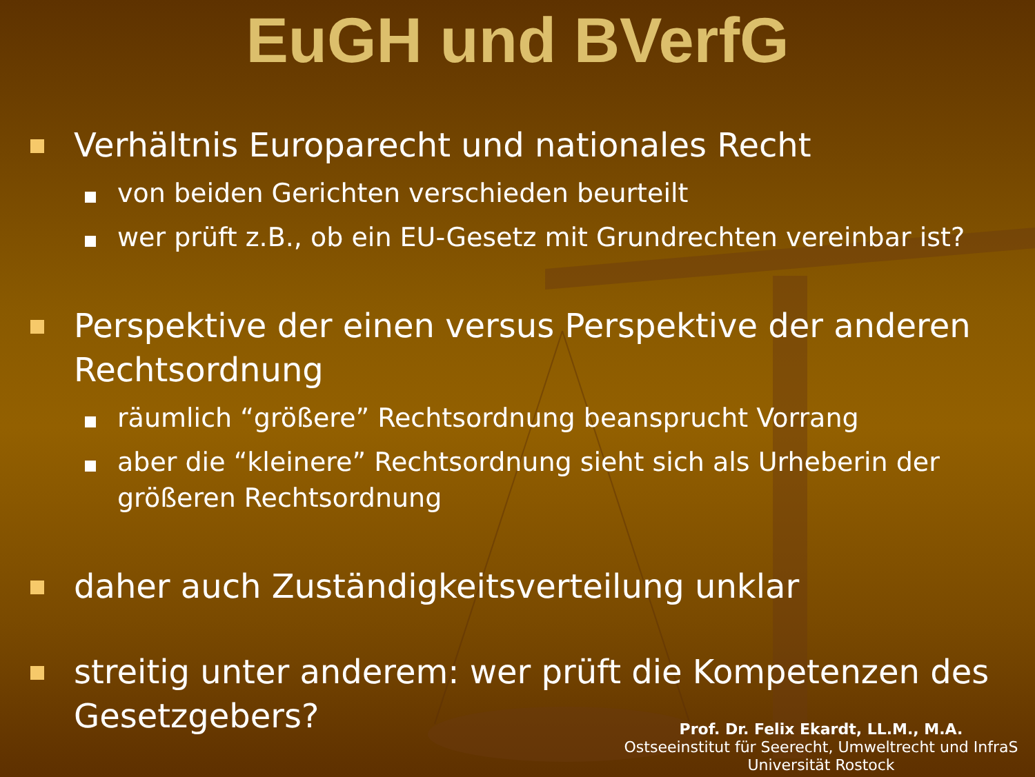EuGH und BVerfG
Verhältnis Europarecht und nationales Recht
von beiden Gerichten verschieden beurteilt
wer prüft z.B., ob ein EU-Gesetz mit Grundrechten vereinbar ist?
Perspektive der einen versus Perspektive der anderen Rechtsordnung
räumlich “größere” Rechtsordnung beansprucht Vorrang
aber die “kleinere” Rechtsordnung sieht sich als Urheberin der größeren Rechtsordnung
daher auch Zuständigkeitsverteilung unklar
streitig unter anderem: wer prüft die Kompetenzen des Gesetzgebers?
Prof. Dr. Felix Ekardt, LL.M., M.A.
Ostseeinstitut für Seerecht, Umweltrecht und InfraS
Universität Rostock